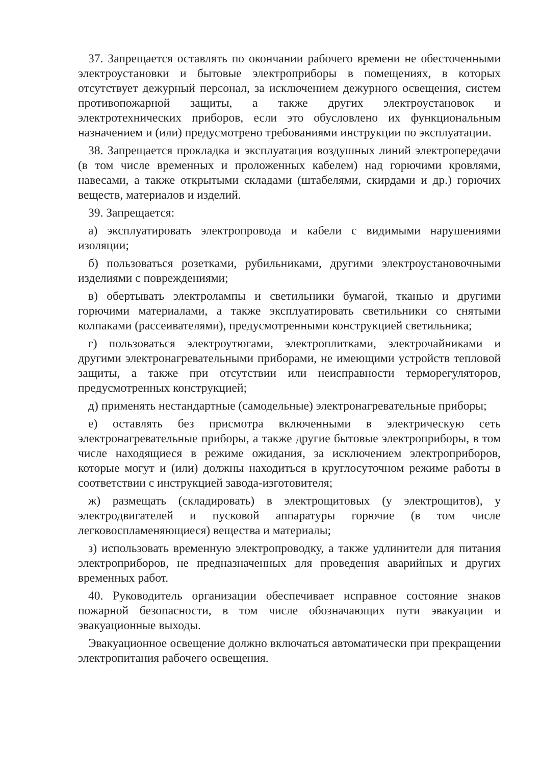37. Запрещается оставлять по окончании рабочего времени не обесточенными электроустановки и бытовые электроприборы в помещениях, в которых отсутствует дежурный персонал, за исключением дежурного освещения, систем противопожарной защиты, а также других электроустановок и электротехнических приборов, если это обусловлено их функциональным назначением и (или) предусмотрено требованиями инструкции по эксплуатации.
38. Запрещается прокладка и эксплуатация воздушных линий электропередачи (в том числе временных и проложенных кабелем) над горючими кровлями, навесами, а также открытыми складами (штабелями, скирдами и др.) горючих веществ, материалов и изделий.
39. Запрещается:
а) эксплуатировать электропровода и кабели с видимыми нарушениями изоляции;
б) пользоваться розетками, рубильниками, другими электроустановочными изделиями с повреждениями;
в) обертывать электролампы и светильники бумагой, тканью и другими горючими материалами, а также эксплуатировать светильники со снятыми колпаками (рассеивателями), предусмотренными конструкцией светильника;
г) пользоваться электроутюгами, электроплитками, электрочайниками и другими электронагревательными приборами, не имеющими устройств тепловой защиты, а также при отсутствии или неисправности терморегуляторов, предусмотренных конструкцией;
д) применять нестандартные (самодельные) электронагревательные приборы;
е) оставлять без присмотра включенными в электрическую сеть электронагревательные приборы, а также другие бытовые электроприборы, в том числе находящиеся в режиме ожидания, за исключением электроприборов, которые могут и (или) должны находиться в круглосуточном режиме работы в соответствии с инструкцией завода-изготовителя;
ж) размещать (складировать) в электрощитовых (у электрощитов), у электродвигателей и пусковой аппаратуры горючие (в том числе легковоспламеняющиеся) вещества и материалы;
з) использовать временную электропроводку, а также удлинители для питания электроприборов, не предназначенных для проведения аварийных и других временных работ.
40. Руководитель организации обеспечивает исправное состояние знаков пожарной безопасности, в том числе обозначающих пути эвакуации и эвакуационные выходы.
Эвакуационное освещение должно включаться автоматически при прекращении электропитания рабочего освещения.